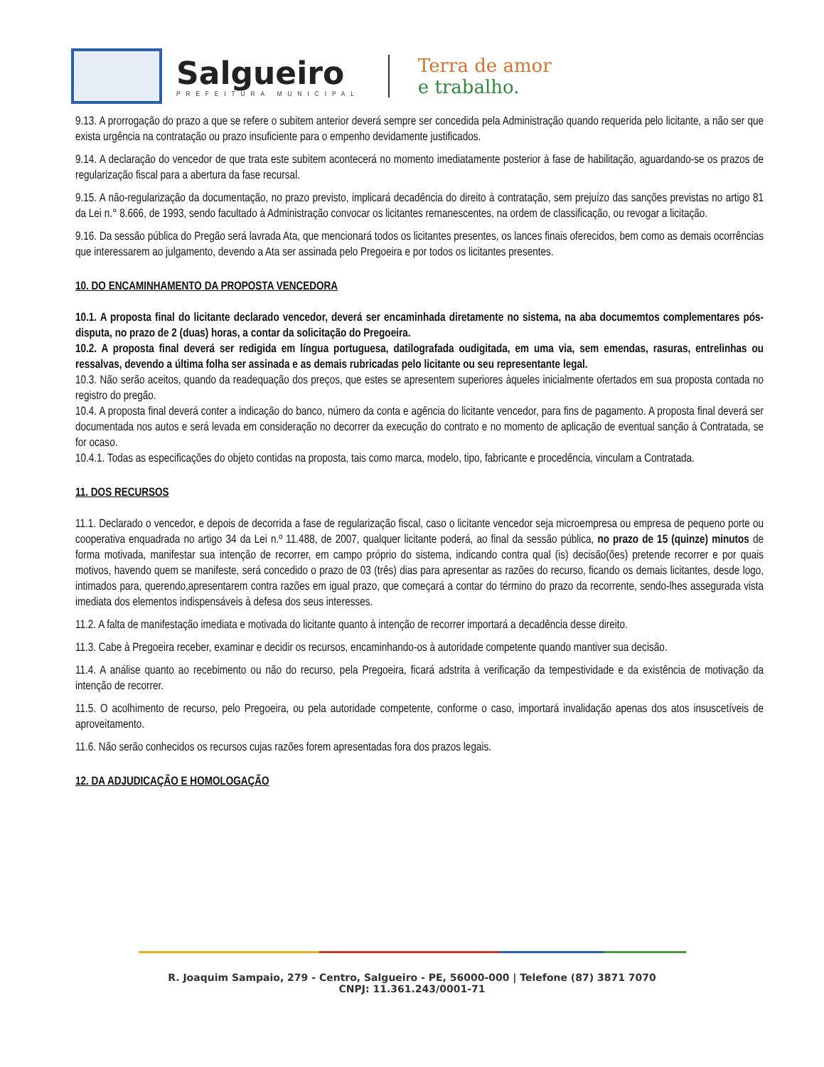Salgueiro
PREFEITURA MUNICIPAL
Terra de amor
e trabalho.
9.13. A prorrogação do prazo a que se refere o subitem anterior deverá sempre ser concedida pela Administração quando requerida pelo licitante, a não ser que exista urgência na contratação ou prazo insuficiente para o empenho devidamente justificados.
9.14. A declaração do vencedor de que trata este subitem acontecerá no momento imediatamente posterior à fase de habilitação, aguardando-se os prazos de regularização fiscal para a abertura da fase recursal.
9.15. A não-regularização da documentação, no prazo previsto, implicará decadência do direito à contratação, sem prejuízo das sanções previstas no artigo 81 da Lei n.° 8.666, de 1993, sendo facultado à Administração convocar os licitantes remanescentes, na ordem de classificação, ou revogar a licitação.
9.16. Da sessão pública do Pregão será lavrada Ata, que mencionará todos os licitantes presentes, os lances finais oferecidos, bem como as demais ocorrências que interessarem ao julgamento, devendo a Ata ser assinada pelo Pregoeira e por todos os licitantes presentes.
10. DO ENCAMINHAMENTO DA PROPOSTA VENCEDORA
10.1. A proposta final do licitante declarado vencedor, deverá ser encaminhada diretamente no sistema, na aba documemtos complementares pós-disputa, no prazo de 2 (duas) horas, a contar da solicitação do Pregoeira.
10.2. A proposta final deverá ser redigida em língua portuguesa, datilografada oudigitada, em uma via, sem emendas, rasuras, entrelinhas ou ressalvas, devendo a última folha ser assinada e as demais rubricadas pelo licitante ou seu representante legal.
10.3. Não serão aceitos, quando da readequação dos preços, que estes se apresentem superiores àqueles inicialmente ofertados em sua proposta contada no registro do pregão.
10.4. A proposta final deverá conter a indicação do banco, número da conta e agência do licitante vencedor, para fins de pagamento. A proposta final deverá ser documentada nos autos e será levada em consideração no decorrer da execução do contrato e no momento de aplicação de eventual sanção à Contratada, se for ocaso.
10.4.1. Todas as especificações do objeto contidas na proposta, tais como marca, modelo, tipo, fabricante e procedência, vinculam a Contratada.
11. DOS RECURSOS
11.1. Declarado o vencedor, e depois de decorrida a fase de regularização fiscal, caso o licitante vencedor seja microempresa ou empresa de pequeno porte ou cooperativa enquadrada no artigo 34 da Lei n.º 11.488, de 2007, qualquer licitante poderá, ao final da sessão pública, no prazo de 15 (quinze) minutos de forma motivada, manifestar sua intenção de recorrer, em campo próprio do sistema, indicando contra qual (is) decisão(ões) pretende recorrer e por quais motivos, havendo quem se manifeste, será concedido o prazo de 03 (três) dias para apresentar as razões do recurso, ficando os demais licitantes, desde logo, intimados para, querendo,apresentarem contra razões em igual prazo, que começará a contar do término do prazo da recorrente, sendo-lhes assegurada vista imediata dos elementos indispensáveis à defesa dos seus interesses.
11.2. A falta de manifestação imediata e motivada do licitante quanto à intenção de recorrer importará a decadência desse direito.
11.3. Cabe à Pregoeira receber, examinar e decidir os recursos, encaminhando-os à autoridade competente quando mantiver sua decisão.
11.4. A análise quanto ao recebimento ou não do recurso, pela Pregoeira, ficará adstrita à verificação da tempestividade e da existência de motivação da intenção de recorrer.
11.5. O acolhimento de recurso, pelo Pregoeira, ou pela autoridade competente, conforme o caso, importará invalidação apenas dos atos insuscetíveis de aproveitamento.
11.6. Não serão conhecidos os recursos cujas razões forem apresentadas fora dos prazos legais.
12. DA ADJUDICAÇÃO E HOMOLOGAÇÃO
R. Joaquim Sampaio, 279 - Centro, Salgueiro - PE, 56000-000 | Telefone (87) 3871 7070
CNPJ: 11.361.243/0001-71